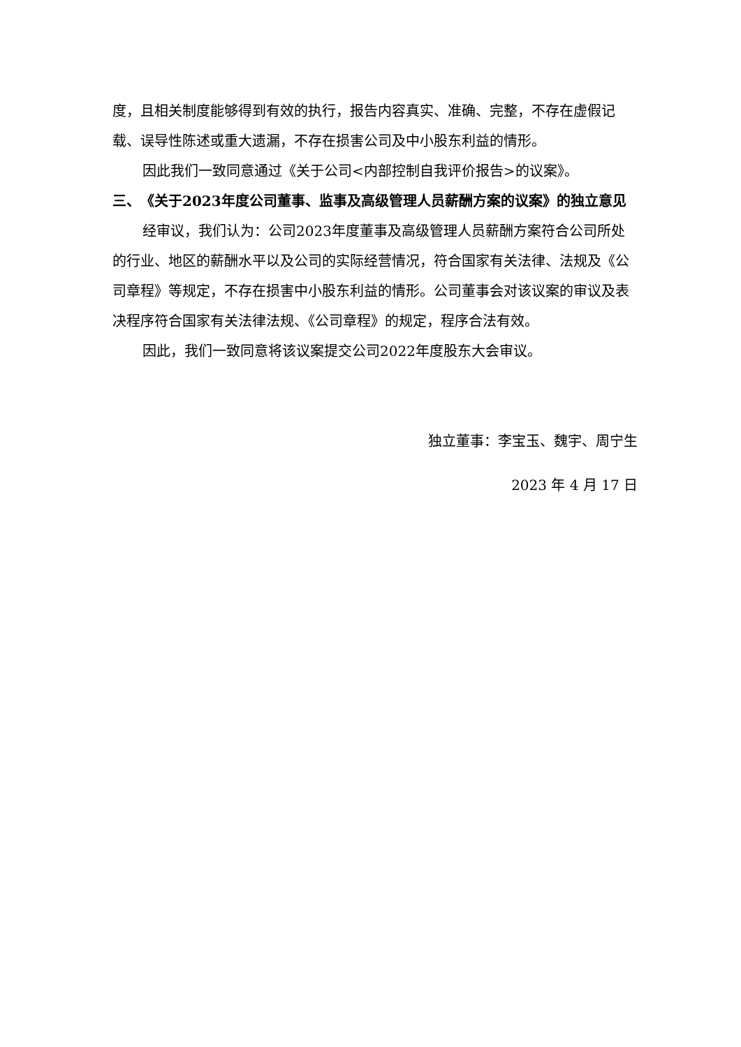度，且相关制度能够得到有效的执行，报告内容真实、准确、完整，不存在虚假记载、误导性陈述或重大遗漏，不存在损害公司及中小股东利益的情形。
因此我们一致同意通过《关于公司<内部控制自我评价报告>的议案》。
三、　《关于2023年度公司董事、监事及高级管理人员薪酬方案的议案》的独立意见
经审议，我们认为：公司2023年度董事及高级管理人员薪酬方案符合公司所处的行业、地区的薪酬水平以及公司的实际经营情况，符合国家有关法律、法规及《公司章程》等规定，不存在损害中小股东利益的情形。公司董事会对该议案的审议及表决程序符合国家有关法律法规、《公司章程》的规定，程序合法有效。
因此，我们一致同意将该议案提交公司2022年度股东大会审议。
独立董事：李宝玉、魏宇、周宁生
2023 年 4 月 17 日